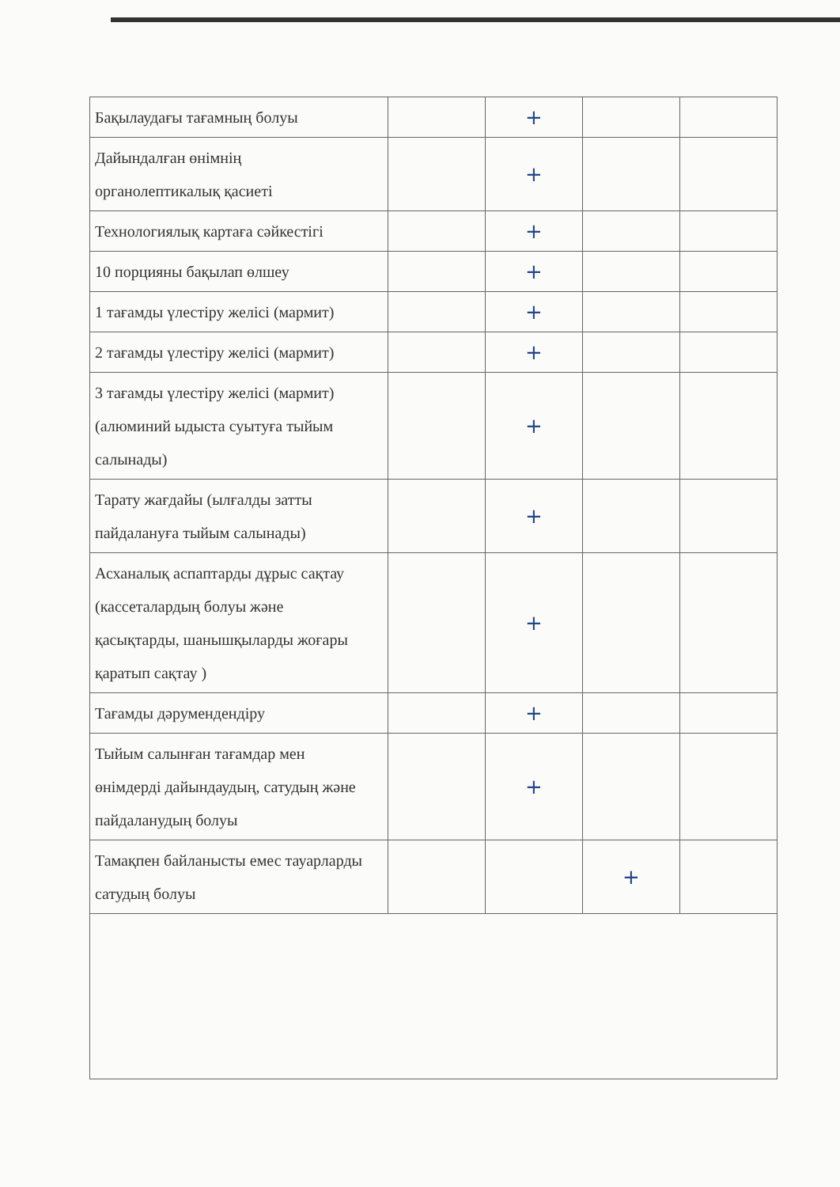| Бақылаудағы тағамның болуы | | + | | |
| Дайындалған өнімнің органолептикалық қасиеті | | + | | |
| Технологиялық картаға сәйкестігі | | + | | |
| 10 порцияны бақылап өлшеу | | + | | |
| 1 тағамды үлестіру желісі (мармит) | | + | | |
| 2 тағамды үлестіру желісі (мармит) | | + | | |
| 3 тағамды үлестіру желісі (мармит) (алюминий ыдыста суытуға тыйым салынады) | | + | | |
| Тарату жағдайы (ылғалды затты пайдалануға тыйым салынады) | | + | | |
| Асханалық аспаптарды дұрыс сақтау (кассеталардың болуы және қасықтарды, шанышқыларды жоғары қаратып сақтау ) | | + | | |
| Тағамды дәрумендендіру | | + | | |
| Тыйым салынған тағамдар мен өнімдерді дайындаудың, сатудың және пайдаланудың болуы | | + | | |
| Тамақпен байланысты емес тауарларды сатудың болуы | | | + | |